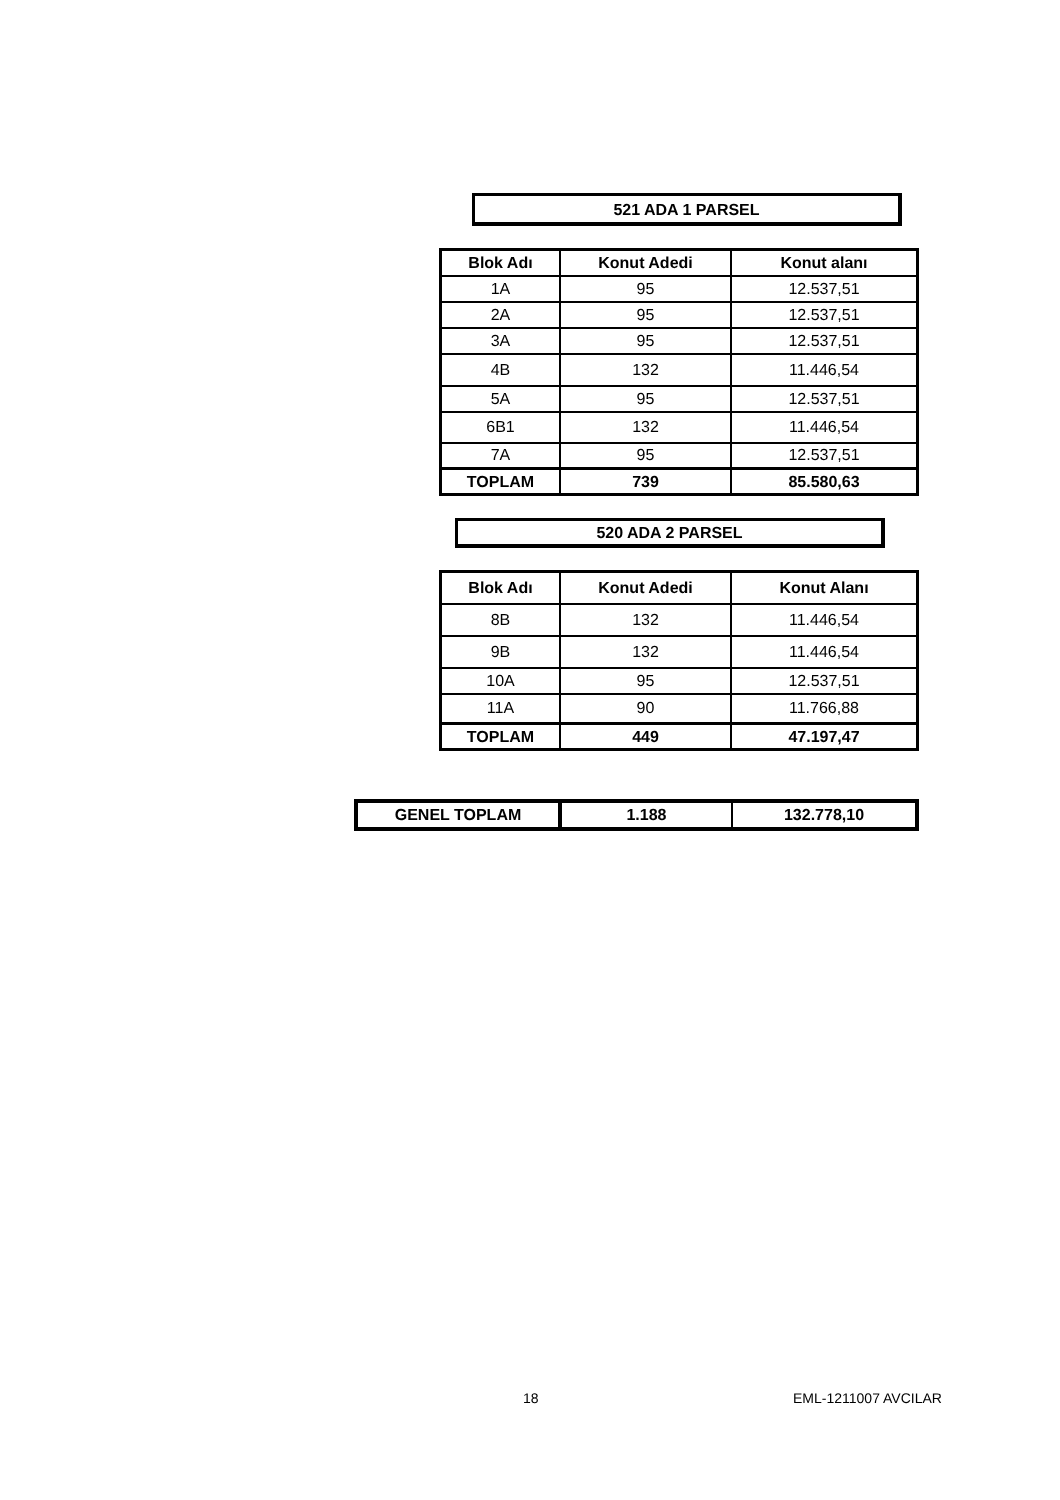521 ADA 1 PARSEL
| Blok Adı | Konut Adedi | Konut alanı |
| --- | --- | --- |
| 1A | 95 | 12.537,51 |
| 2A | 95 | 12.537,51 |
| 3A | 95 | 12.537,51 |
| 4B | 132 | 11.446,54 |
| 5A | 95 | 12.537,51 |
| 6B1 | 132 | 11.446,54 |
| 7A | 95 | 12.537,51 |
| TOPLAM | 739 | 85.580,63 |
520 ADA 2 PARSEL
| Blok Adı | Konut Adedi | Konut Alanı |
| --- | --- | --- |
| 8B | 132 | 11.446,54 |
| 9B | 132 | 11.446,54 |
| 10A | 95 | 12.537,51 |
| 11A | 90 | 11.766,88 |
| TOPLAM | 449 | 47.197,47 |
| GENEL TOPLAM | 1.188 | 132.778,10 |
| --- | --- | --- |
18 EML-1211007 AVCILAR